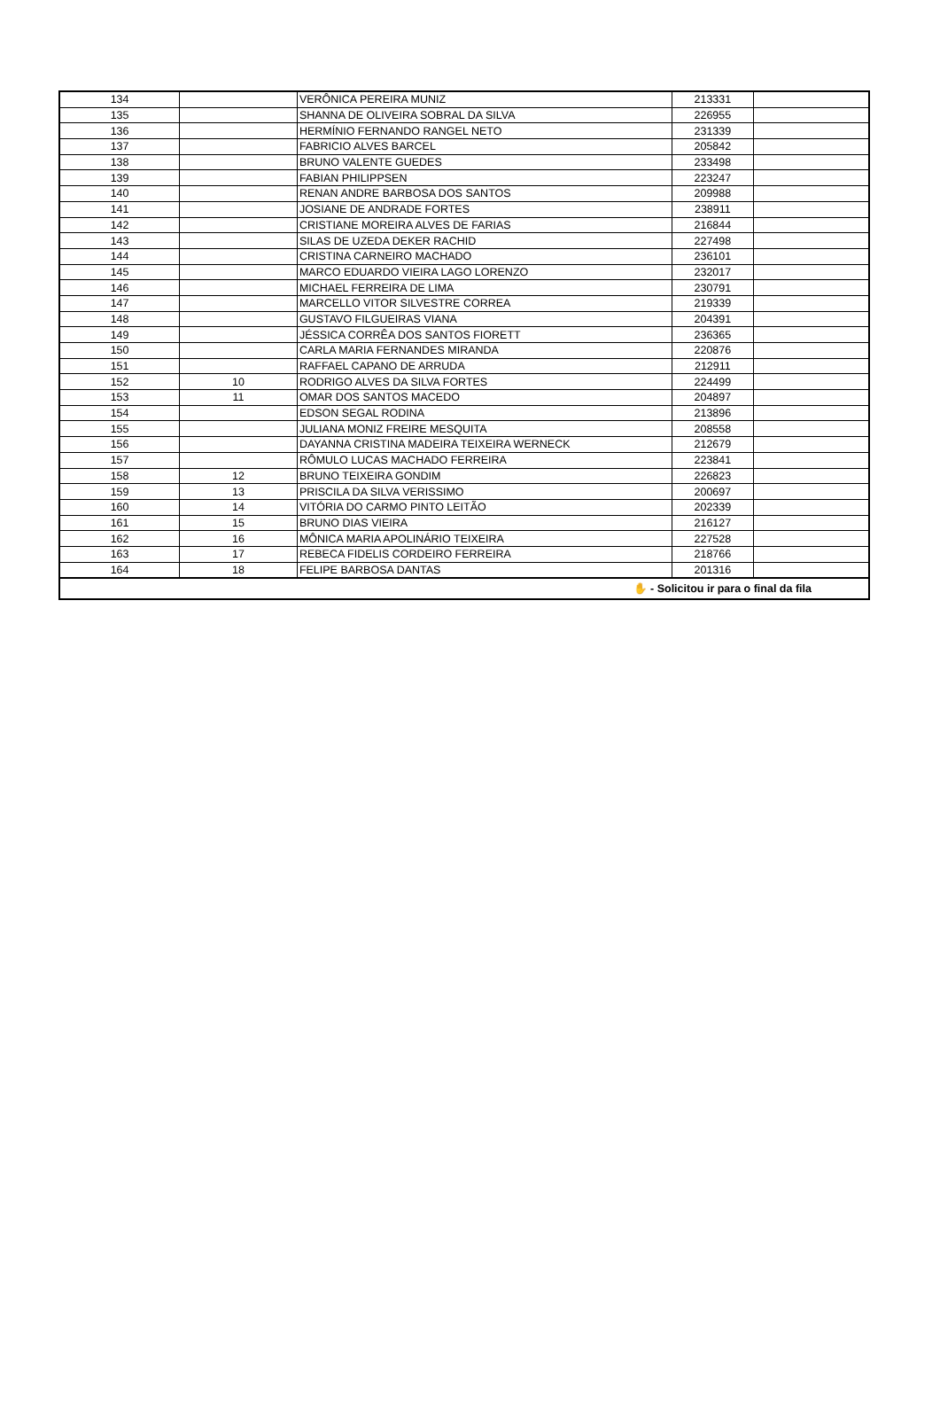| 134 | | VERÔNICA PEREIRA MUNIZ | 213331 | |
| 135 | | SHANNA DE OLIVEIRA SOBRAL DA SILVA | 226955 | |
| 136 | | HERMÍNIO FERNANDO RANGEL NETO | 231339 | |
| 137 | | FABRICIO ALVES BARCEL | 205842 | |
| 138 | | BRUNO VALENTE GUEDES | 233498 | |
| 139 | | FABIAN PHILIPPSEN | 223247 | |
| 140 | | RENAN ANDRE BARBOSA DOS SANTOS | 209988 | |
| 141 | | JOSIANE DE ANDRADE FORTES | 238911 | |
| 142 | | CRISTIANE MOREIRA ALVES DE FARIAS | 216844 | |
| 143 | | SILAS DE UZEDA DEKER RACHID | 227498 | |
| 144 | | CRISTINA CARNEIRO MACHADO | 236101 | |
| 145 | | MARCO EDUARDO VIEIRA LAGO LORENZO | 232017 | |
| 146 | | MICHAEL FERREIRA DE LIMA | 230791 | |
| 147 | | MARCELLO VITOR SILVESTRE CORREA | 219339 | |
| 148 | | GUSTAVO FILGUEIRAS VIANA | 204391 | |
| 149 | | JÉSSICA CORRÊA DOS SANTOS FIORETT | 236365 | |
| 150 | | CARLA MARIA FERNANDES MIRANDA | 220876 | |
| 151 | | RAFFAEL CAPANO DE ARRUDA | 212911 | |
| 152 | 10 | RODRIGO ALVES DA SILVA FORTES | 224499 | |
| 153 | 11 | OMAR DOS SANTOS MACEDO | 204897 | |
| 154 | | EDSON SEGAL RODINA | 213896 | |
| 155 | | JULIANA MONIZ FREIRE MESQUITA | 208558 | |
| 156 | | DAYANNA CRISTINA MADEIRA TEIXEIRA WERNECK | 212679 | |
| 157 | | RÔMULO LUCAS MACHADO FERREIRA | 223841 | |
| 158 | 12 | BRUNO TEIXEIRA GONDIM | 226823 | |
| 159 | 13 | PRISCILA DA SILVA VERISSIMO | 200697 | |
| 160 | 14 | VITÓRIA DO CARMO PINTO LEITÃO | 202339 | |
| 161 | 15 | BRUNO DIAS VIEIRA | 216127 | |
| 162 | 16 | MÔNICA MARIA APOLINÁRIO TEIXEIRA | 227528 | |
| 163 | 17 | REBECA FIDELIS CORDEIRO FERREIRA | 218766 | |
| 164 | 18 | FELIPE BARBOSA DANTAS | 201316 | |
| ✋ - Solicitou ir para o final da fila | | | | |